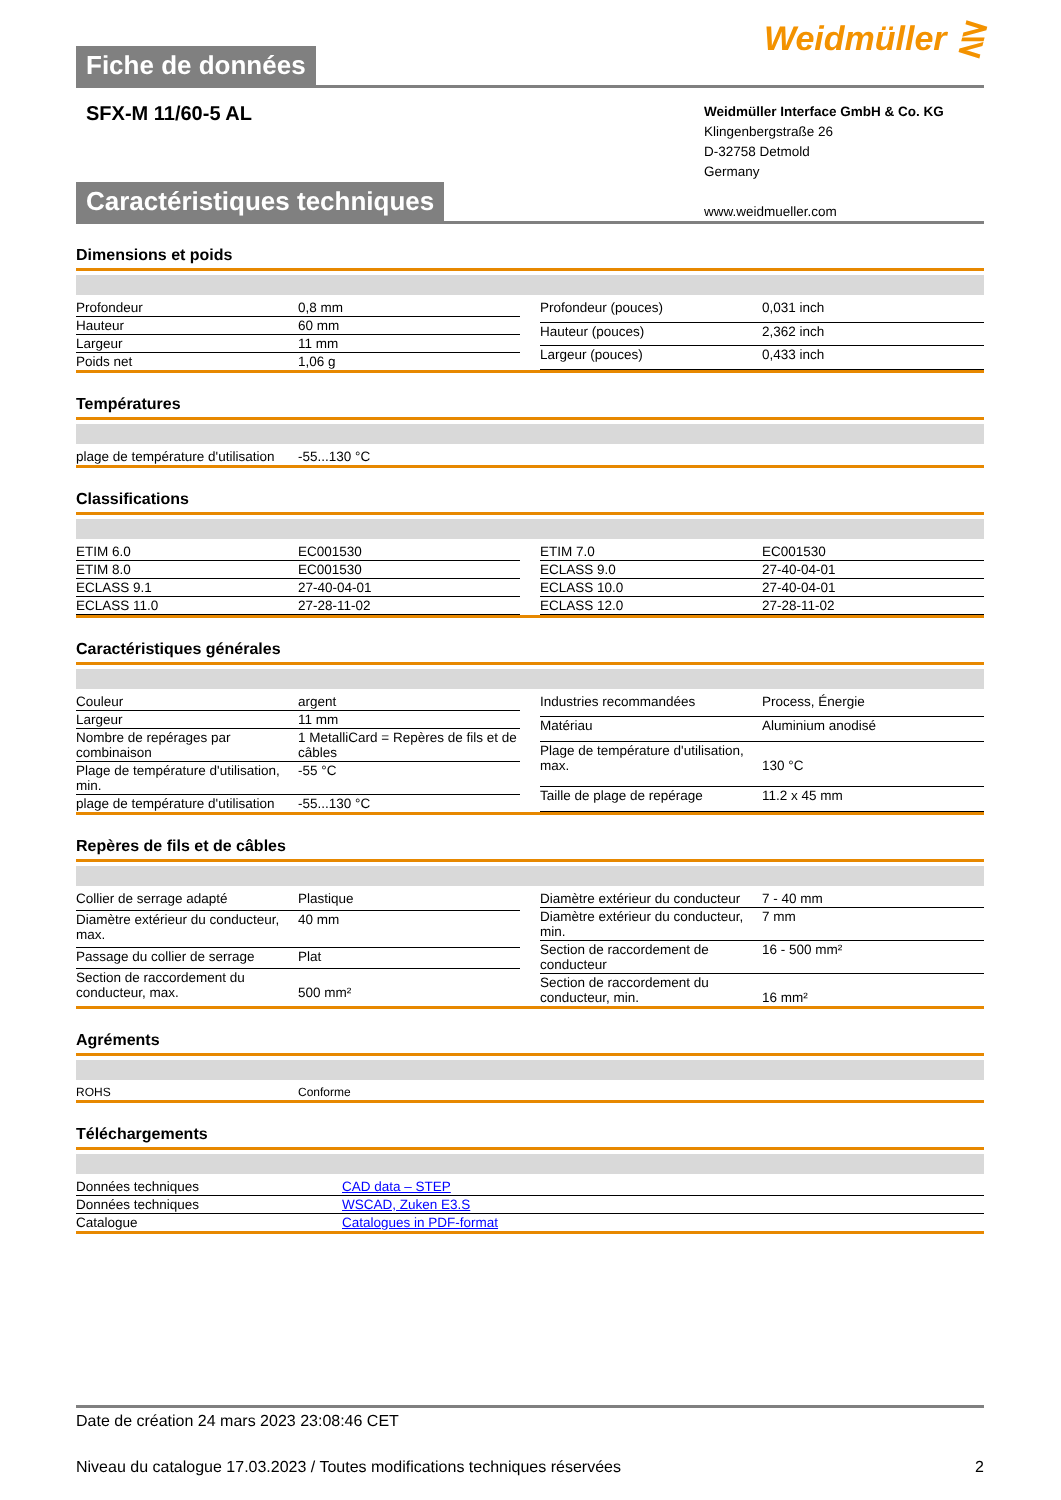Fiche de données
Weidmüller ⋛
SFX-M 11/60-5 AL
Weidmüller Interface GmbH & Co. KG
Klingenbergstraße 26
D-32758 Detmold
Germany
www.weidmueller.com
Caractéristiques techniques
Dimensions et poids
| Profondeur | 0,8 mm |
| Hauteur | 60 mm |
| Largeur | 11 mm |
| Poids net | 1,06 g |
| Profondeur (pouces) | 0,031 inch |
| Hauteur (pouces) | 2,362 inch |
| Largeur (pouces) | 0,433 inch |
Températures
| plage de température d'utilisation | -55...130 °C |
Classifications
| ETIM 6.0 | EC001530 |
| ETIM 8.0 | EC001530 |
| ECLASS 9.1 | 27-40-04-01 |
| ECLASS 11.0 | 27-28-11-02 |
| ETIM 7.0 | EC001530 |
| ECLASS 9.0 | 27-40-04-01 |
| ECLASS 10.0 | 27-40-04-01 |
| ECLASS 12.0 | 27-28-11-02 |
Caractéristiques générales
| Couleur | argent |
| Largeur | 11 mm |
| Nombre de repérages par combinaison | 1 MetalliCard = Repères de fils et de câbles |
| Plage de température d'utilisation, min. | -55 °C |
| plage de température d'utilisation | -55...130 °C |
| Industries recommandées | Process, Énergie |
| Matériau | Aluminium anodisé |
| Plage de température d'utilisation, max. | 130 °C |
| Taille de plage de repérage | 11.2 x 45 mm |
Repères de fils et de câbles
| Collier de serrage adapté | Plastique |
| Diamètre extérieur du conducteur, max. | 40 mm |
| Passage du collier de serrage | Plat |
| Section de raccordement du conducteur, max. | 500 mm² |
| Diamètre extérieur du conducteur | 7 - 40 mm |
| Diamètre extérieur du conducteur, min. | 7 mm |
| Section de raccordement de conducteur | 16 - 500 mm² |
| Section de raccordement du conducteur, min. | 16 mm² |
Agréments
| ROHS | Conforme |
Téléchargements
| Données techniques | CAD data – STEP |
| Données techniques | WSCAD, Zuken E3.S |
| Catalogue | Catalogues in PDF-format |
Date de création 24 mars 2023 23:08:46 CET
Niveau du catalogue 17.03.2023 / Toutes modifications techniques réservées 2